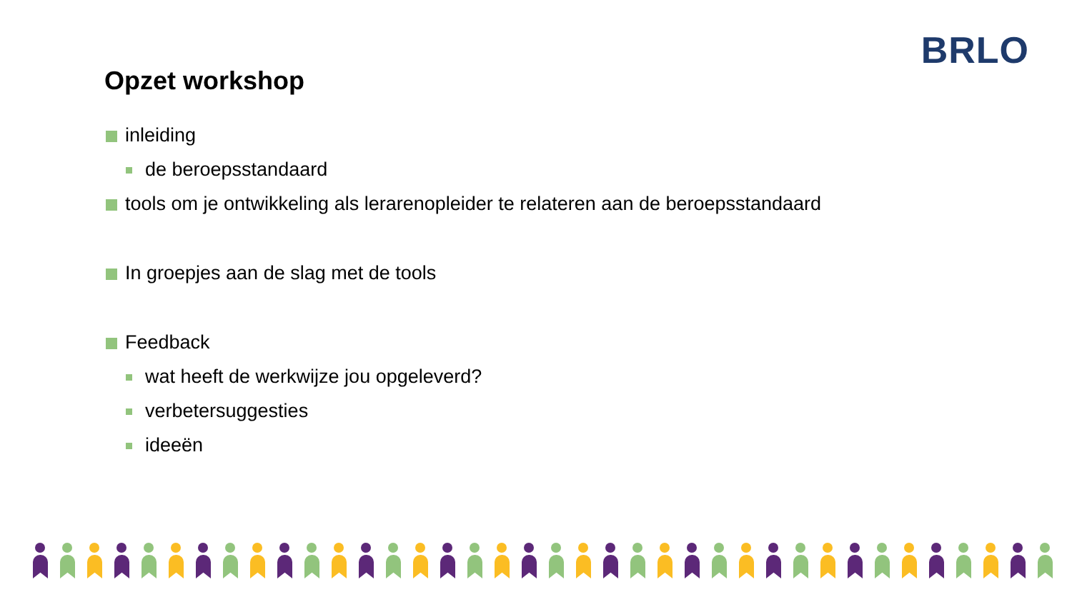BRLO
Opzet workshop
inleiding
de beroepsstandaard
tools om je ontwikkeling als lerarenopleider te relateren aan de beroepsstandaard
In groepjes aan de slag met de tools
Feedback
wat heeft de werkwijze jou opgeleverd?
verbetersuggesties
ideeën